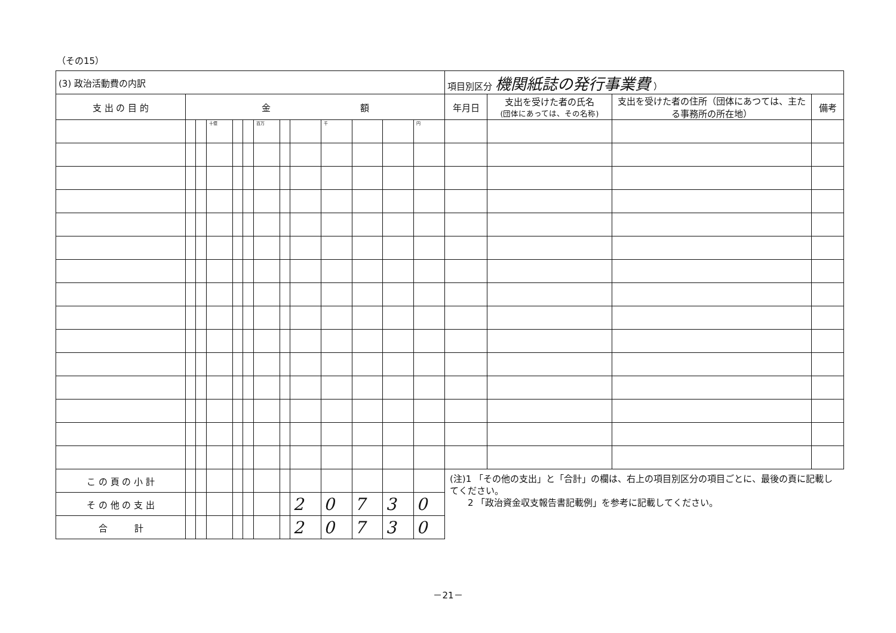（その15）
| (3) 政治活動費の内訳 | | | | | | | | | | | | | 項目別区分 機関紙誌の発行事業費 ） | | | |
| 支 出 の 目 的 | 金 額 | | | | | | | | | | | | 年月日 | 支出を受けた者の氏名 (団体にあっては、その名称) | 支出を受けた者の住所（団体にあつては、主たる事務所の所在地） | 備考 |
| | | | 十億 | | | 百万 | | | 千 | | | 円 | | | | |
| こ の 頁 の 小 計 | | | | | | | | | | | | | (注)1 「その他の支出」と「合計」の欄は、右上の項目別区分の項目ごとに、最後の頁に記載してください。 2 「政治資金収支報告書記載例」を参考に記載してください。 | | | |
| そ の 他 の 支 出 | | | | | | | | 2 | 0 | 7 | 3 | 0 | | | | |
| 合 計 | | | | | | | | 2 | 0 | 7 | 3 | 0 | | | | |
－21－